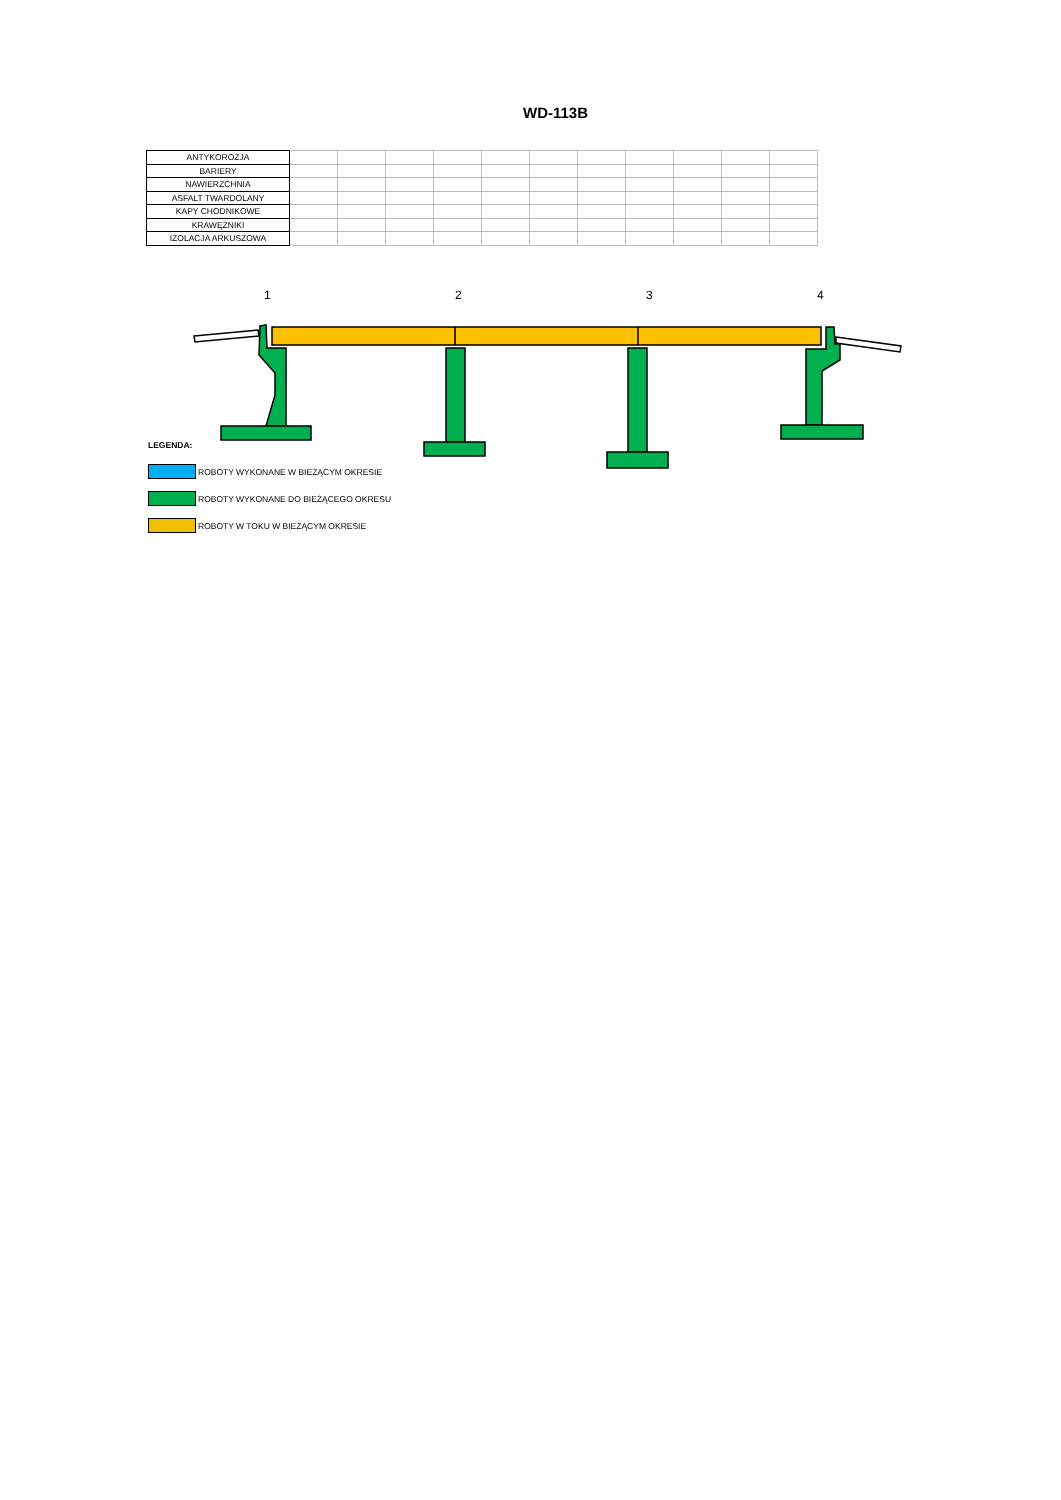WD-113B
| ANTYKOROZJA | | | | | | | | | | | |
| BARIERY | | | | | | | | | | | |
| NAWIERZCHNIA | | | | | | | | | | | |
| ASFALT TWARDOLANY | | | | | | | | | | | |
| KAPY CHODNIKOWE | | | | | | | | | | | |
| KRAWĘŻNIKI | | | | | | | | | | | |
| IZOLACJA ARKUSZOWA | | | | | | | | | | | |
1
2
3
4
LEGENDA:
ROBOTY WYKONANE W BIEŻĄCYM OKRESIE
ROBOTY WYKONANE DO BIEŻĄCEGO OKRESU
ROBOTY W TOKU W BIEŻĄCYM OKRESIE